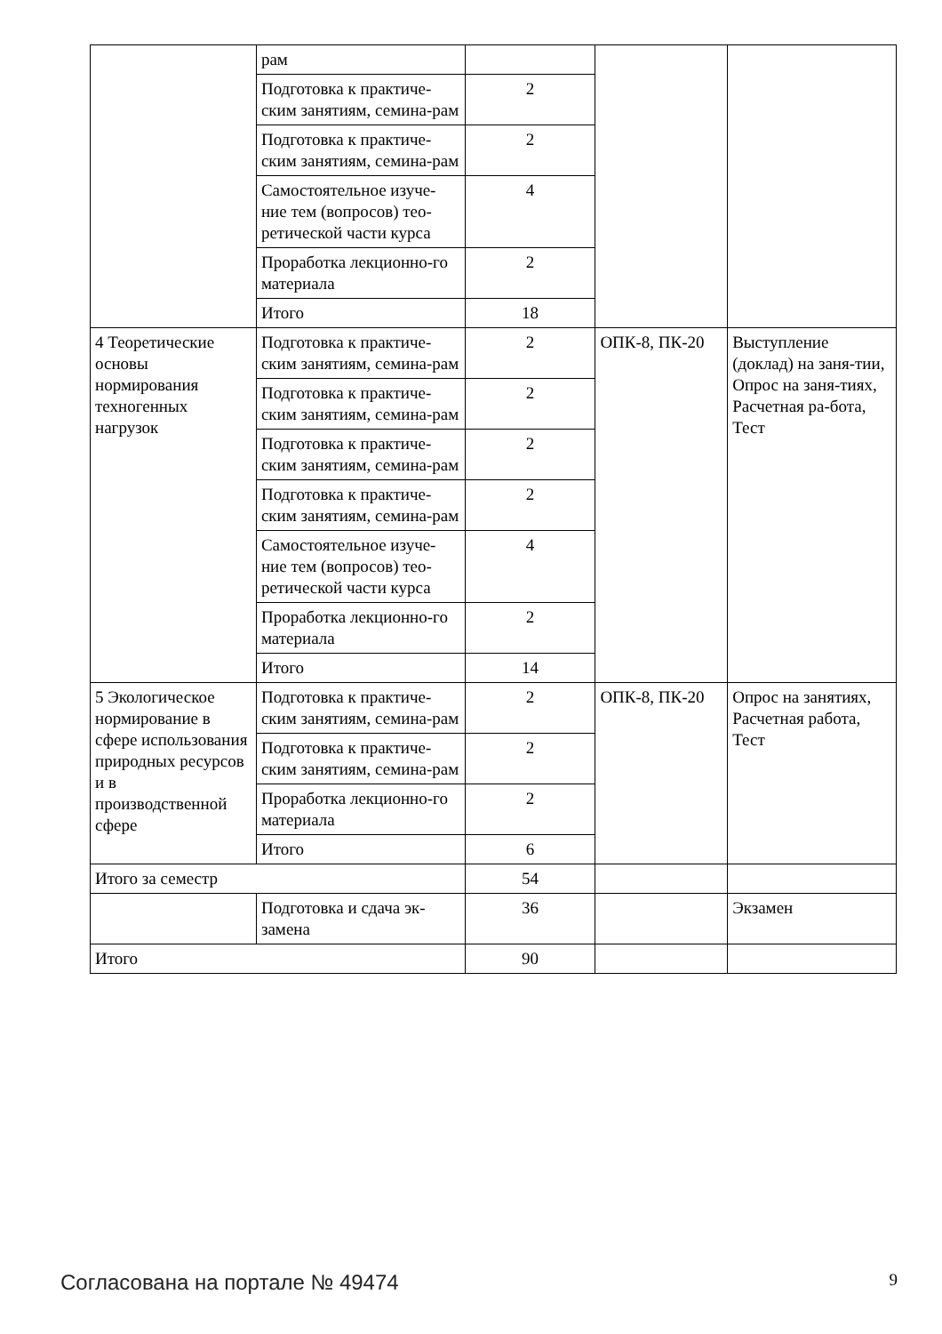| | рам | | | |
| | Подготовка к практиче-ским занятиям, семина-рам | 2 | | |
| | Подготовка к практиче-ским занятиям, семина-рам | 2 | | |
| | Самостоятельное изуче-ние тем (вопросов) тео-ретической части курса | 4 | | |
| | Проработка лекционно-го материала | 2 | | |
| | Итого | 18 | | |
| 4 Теоретические основы нормирования техногенных нагрузок | Подготовка к практиче-ским занятиям, семина-рам | 2 | ОПК-8, ПК-20 | Выступление (доклад) на заня-тии, Опрос на заня-тиях, Расчетная ра-бота, Тест |
| | Подготовка к практиче-ским занятиям, семина-рам | 2 | | |
| | Подготовка к практиче-ским занятиям, семина-рам | 2 | | |
| | Подготовка к практиче-ским занятиям, семина-рам | 2 | | |
| | Самостоятельное изуче-ние тем (вопросов) тео-ретической части курса | 4 | | |
| | Проработка лекционно-го материала | 2 | | |
| | Итого | 14 | | |
| 5 Экологическое нормирование в сфере использования природных ресурсов и в производственной сфере | Подготовка к практиче-ским занятиям, семина-рам | 2 | ОПК-8, ПК-20 | Опрос на занятиях, Расчетная работа, Тест |
| | Подготовка к практиче-ским занятиям, семина-рам | 2 | | |
| | Проработка лекционно-го материала | 2 | | |
| | Итого | 6 | | |
| Итого за семестр | | 54 | | |
| | Подготовка и сдача эк-замена | 36 | | Экзамен |
| Итого | | 90 | | |
Согласована на портале № 49474 9